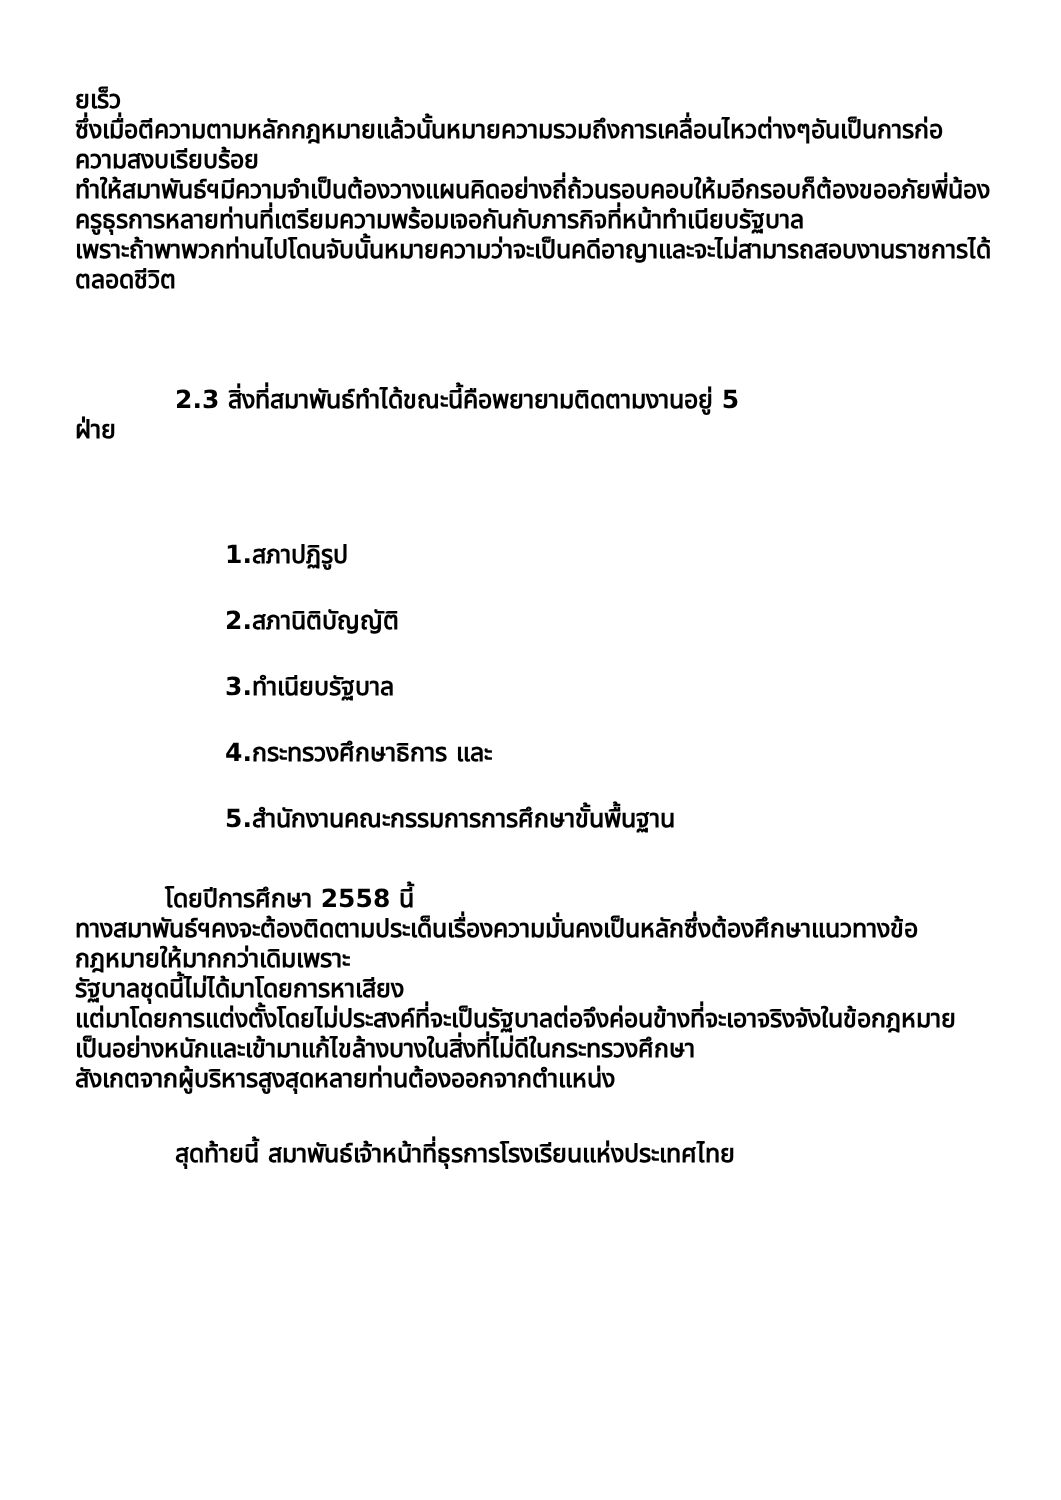ยเร็ว
ซึ่งเมื่อตีความตามหลักกฎหมายแล้วนั้นหมายความรวมถึงการเคลื่อนไหวต่างๆอันเป็นการก่อความสงบเรียบร้อย
ทำให้สมาพันธ์ฯมีความจำเป็นต้องวางแผนคิดอย่างถี่ถ้วนรอบคอบให้มอีกรอบก็ต้องขออภัยพี่น้องครูธุรการหลายท่านที่เตรียมความพร้อมเจอกันกับภารกิจที่หน้าทำเนียบรัฐบาล
เพราะถ้าพาพวกท่านไปโดนจับนั้นหมายความว่าจะเป็นคดีอาญาและจะไม่สามารถสอบงานราชการได้ตลอดชีวิต
2.3 สิ่งที่สมาพันธ์ทำได้ขณะนี้คือพยายามติดตามงานอยู่ 5
ฝ่าย
1.สภาปฏิรูป
2.สภานิติบัญญัติ
3.ทำเนียบรัฐบาล
4.กระทรวงศึกษาธิการ และ
5.สำนักงานคณะกรรมการการศึกษาขั้นพื้นฐาน
โดยปีการศึกษา 2558 นี้
ทางสมาพันธ์ฯคงจะต้องติดตามประเด็นเรื่องความมั่นคงเป็นหลักซึ่งต้องศึกษาแนวทางข้อกฎหมายให้มากกว่าเดิมเพราะ
รัฐบาลชุดนี้ไม่ได้มาโดยการหาเสียง
แต่มาโดยการแต่งตั้งโดยไม่ประสงค์ที่จะเป็นรัฐบาลต่อจึงค่อนข้างที่จะเอาจริงจังในข้อกฎหมายเป็นอย่างหนักและเข้ามาแก้ไขล้างบางในสิ่งที่ไม่ดีในกระทรวงศึกษา
สังเกตจากผู้บริหารสูงสุดหลายท่านต้องออกจากตำแหน่ง
สุดท้ายนี้ สมาพันธ์เจ้าหน้าที่ธุรการโรงเรียนแห่งประเทศไทย